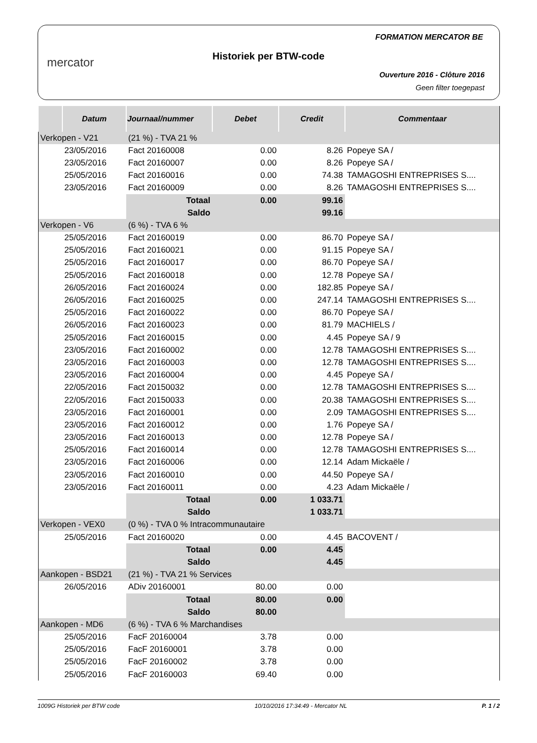mercator
Historiek per BTW-code
FORMATION MERCATOR BE
Ouverture 2016 - Clôture 2016
Geen filter toegepast
| | Datum | Journaal/nummer | Debet | Credit | Commentaar |
| --- | --- | --- | --- | --- | --- |
| Verkopen - V21 | | (21 %) - TVA 21 % | | | |
| | 23/05/2016 | Fact 20160008 | 0.00 | 8.26 | Popeye SA / |
| | 23/05/2016 | Fact 20160007 | 0.00 | 8.26 | Popeye SA / |
| | 25/05/2016 | Fact 20160016 | 0.00 | 74.38 | TAMAGOSHI ENTREPRISES S.... |
| | 23/05/2016 | Fact 20160009 | 0.00 | 8.26 | TAMAGOSHI ENTREPRISES S.... |
| | | Totaal | 0.00 | 99.16 | |
| | | Saldo | | 99.16 | |
| Verkopen - V6 | | (6 %) - TVA 6 % | | | |
| | 25/05/2016 | Fact 20160019 | 0.00 | 86.70 | Popeye SA / |
| | 25/05/2016 | Fact 20160021 | 0.00 | 91.15 | Popeye SA / |
| | 25/05/2016 | Fact 20160017 | 0.00 | 86.70 | Popeye SA / |
| | 25/05/2016 | Fact 20160018 | 0.00 | 12.78 | Popeye SA / |
| | 26/05/2016 | Fact 20160024 | 0.00 | 182.85 | Popeye SA / |
| | 26/05/2016 | Fact 20160025 | 0.00 | 247.14 | TAMAGOSHI ENTREPRISES S.... |
| | 25/05/2016 | Fact 20160022 | 0.00 | 86.70 | Popeye SA / |
| | 26/05/2016 | Fact 20160023 | 0.00 | 81.79 | MACHIELS / |
| | 25/05/2016 | Fact 20160015 | 0.00 | 4.45 | Popeye SA / 9 |
| | 23/05/2016 | Fact 20160002 | 0.00 | 12.78 | TAMAGOSHI ENTREPRISES S.... |
| | 23/05/2016 | Fact 20160003 | 0.00 | 12.78 | TAMAGOSHI ENTREPRISES S.... |
| | 23/05/2016 | Fact 20160004 | 0.00 | 4.45 | Popeye SA / |
| | 22/05/2016 | Fact 20150032 | 0.00 | 12.78 | TAMAGOSHI ENTREPRISES S.... |
| | 22/05/2016 | Fact 20150033 | 0.00 | 20.38 | TAMAGOSHI ENTREPRISES S.... |
| | 23/05/2016 | Fact 20160001 | 0.00 | 2.09 | TAMAGOSHI ENTREPRISES S.... |
| | 23/05/2016 | Fact 20160012 | 0.00 | 1.76 | Popeye SA / |
| | 23/05/2016 | Fact 20160013 | 0.00 | 12.78 | Popeye SA / |
| | 25/05/2016 | Fact 20160014 | 0.00 | 12.78 | TAMAGOSHI ENTREPRISES S.... |
| | 23/05/2016 | Fact 20160006 | 0.00 | 12.14 | Adam Mickaële / |
| | 23/05/2016 | Fact 20160010 | 0.00 | 44.50 | Popeye SA / |
| | 23/05/2016 | Fact 20160011 | 0.00 | 4.23 | Adam Mickaële / |
| | | Totaal | 0.00 | 1 033.71 | |
| | | Saldo | | 1 033.71 | |
| Verkopen - VEX0 | | (0 %) - TVA 0 % Intracommunautaire | | | |
| | 25/05/2016 | Fact 20160020 | 0.00 | 4.45 | BACOVENT / |
| | | Totaal | 0.00 | 4.45 | |
| | | Saldo | | 4.45 | |
| Aankopen - BSD21 | | (21 %) - TVA 21 % Services | | | |
| | 26/05/2016 | ADiv 20160001 | 80.00 | 0.00 | |
| | | Totaal | 80.00 | 0.00 | |
| | | Saldo | 80.00 | | |
| Aankopen - MD6 | | (6 %) - TVA 6 % Marchandises | | | |
| | 25/05/2016 | FacF 20160004 | 3.78 | 0.00 | |
| | 25/05/2016 | FacF 20160001 | 3.78 | 0.00 | |
| | 25/05/2016 | FacF 20160002 | 3.78 | 0.00 | |
| | 25/05/2016 | FacF 20160003 | 69.40 | 0.00 | |
1009G Historiek per BTW code 10/10/2016 17:34:49 - Mercator NL P. 1 / 2